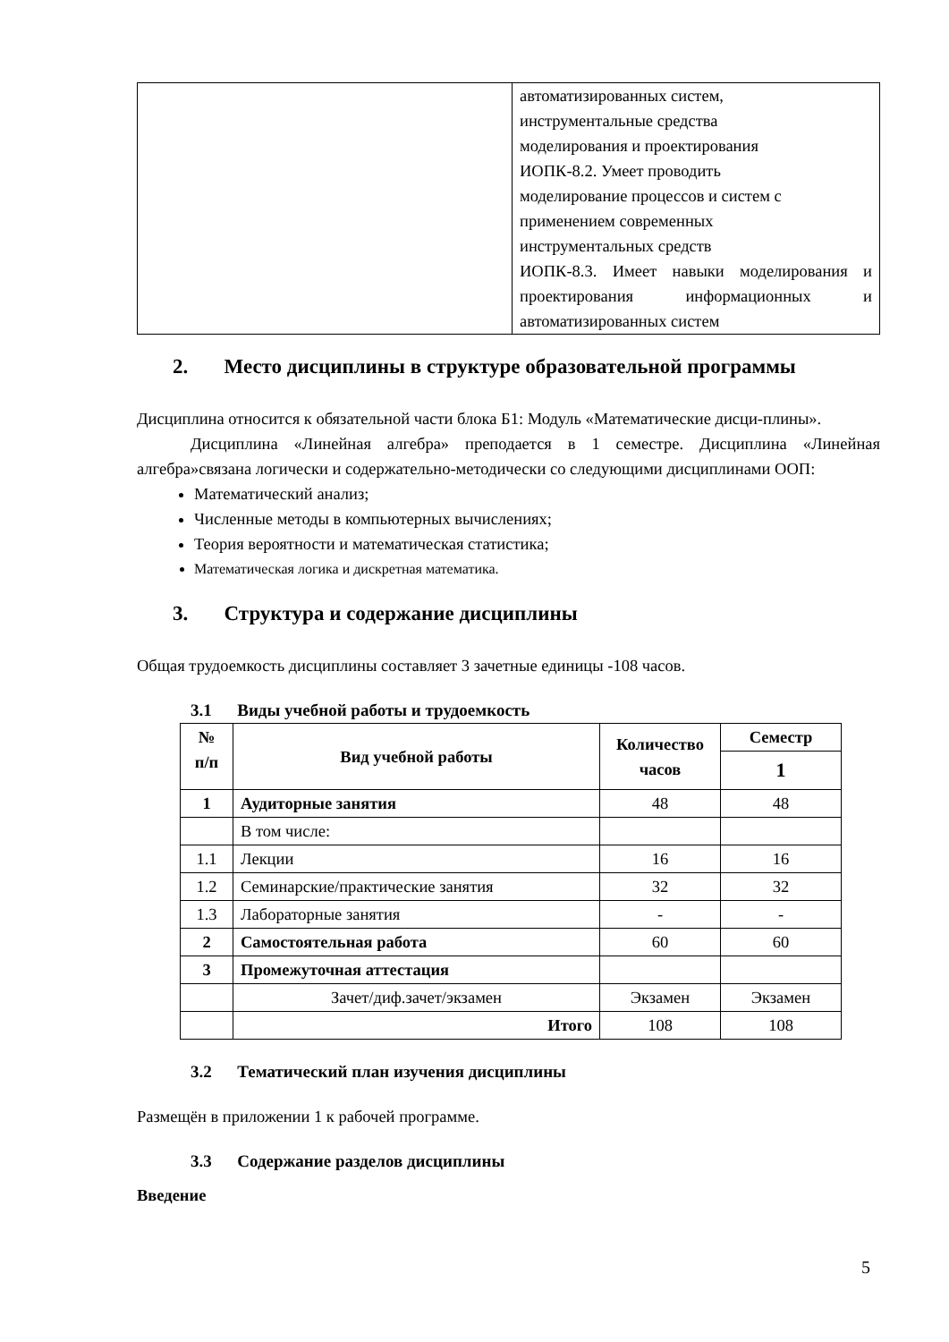| | автоматизированных систем, инструментальные средства моделирования и проектирования ИОПК-8.2. Умеет проводить моделирование процессов и систем с применением современных инструментальных средств ИОПК-8.3. Имеет навыки моделирования и проектирования информационных и автоматизированных систем |
2. Место дисциплины в структуре образовательной программы
Дисциплина относится к обязательной части блока Б1: Модуль «Математические дисци-плины».
Дисциплина «Линейная алгебра» преподается в 1 семестре. Дисциплина «Линейная алгебра»связана логически и содержательно-методически со следующими дисциплинами ООП:
Математический анализ;
Численные методы в компьютерных вычислениях;
Теория вероятности и математическая статистика;
Математическая логика и дискретная математика.
3. Структура и содержание дисциплины
Общая трудоемкость дисциплины составляет 3 зачетные единицы -108 часов.
3.1 Виды учебной работы и трудоемкость
| № п/п | Вид учебной работы | Количество часов | Семестр |
| --- | --- | --- | --- |
| | | | 1 |
| 1 | Аудиторные занятия | 48 | 48 |
| | В том числе: | | |
| 1.1 | Лекции | 16 | 16 |
| 1.2 | Семинарские/практические занятия | 32 | 32 |
| 1.3 | Лабораторные занятия | - | - |
| 2 | Самостоятельная работа | 60 | 60 |
| 3 | Промежуточная аттестация | | |
| | Зачет/диф.зачет/экзамен | Экзамен | Экзамен |
| | Итого | 108 | 108 |
3.2 Тематический план изучения дисциплины
Размещён в приложении 1 к рабочей программе.
3.3 Содержание разделов дисциплины
Введение
5